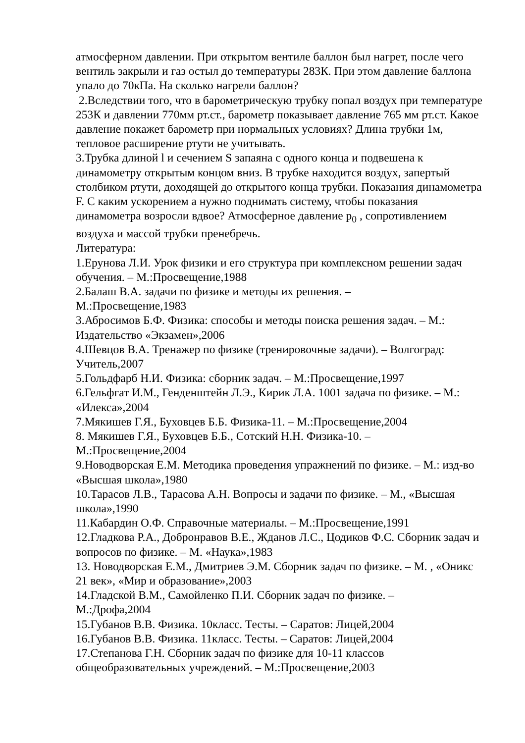атмосферном давлении. При открытом вентиле баллон был нагрет, после чего вентиль закрыли и газ остыл до температуры 283К. При этом давление баллона упало до 70кПа. На сколько нагрели баллон?
2.Вследствии того, что в барометрическую трубку попал воздух при температуре 253К и давлении 770мм рт.ст., барометр показывает давление 765 мм рт.ст. Какое давление покажет барометр при нормальных условиях? Длина трубки 1м, тепловое расширение ртути не учитывать.
3.Трубка длиной l и сечением S запаяна с одного конца и подвешена к динамометру открытым концом вниз. В трубке находится воздух, запертый столбиком ртути, доходящей до открытого конца трубки. Показания динамометра F. С каким ускорением а нужно поднимать систему, чтобы показания динамометра возросли вдвое? Атмосферное давление p<sub>0</sub> , сопротивлением воздуха и массой трубки пренебречь.
Литература:
1.Ерунова Л.И. Урок физики и его структура при комплексном решении задач обучения. – М.:Просвещение,1988
2.Балаш В.А. задачи по физике и методы их решения. –
М.:Просвещение,1983
3.Абросимов Б.Ф. Физика: способы и методы поиска решения задач. – М.: Издательство «Экзамен»,2006
4.Шевцов В.А. Тренажер по физике (тренировочные задачи). – Волгоград: Учитель,2007
5.Гольдфарб Н.И. Физика: сборник задач. – М.:Просвещение,1997
6.Гельфгат И.М., Генденштейн Л.Э., Кирик Л.А. 1001 задача по физике. – М.: «Илекса»,2004
7.Мякишев Г.Я., Буховцев Б.Б. Физика-11. – М.:Просвещение,2004
8. Мякишев Г.Я., Буховцев Б.Б., Сотский Н.Н. Физика-10. –
М.:Просвещение,2004
9.Новодворская Е.М. Методика проведения упражнений по физике. – М.: изд-во «Высшая школа»,1980
10.Тарасов Л.В., Тарасова А.Н. Вопросы и задачи по физике. – М., «Высшая школа»,1990
11.Кабардин О.Ф. Справочные материалы. – М.:Просвещение,1991
12.Гладкова Р.А., Добронравов В.Е., Жданов Л.С., Цодиков Ф.С. Сборник задач и вопросов по физике. – М. «Наука»,1983
13. Новодворская Е.М., Дмитриев Э.М. Сборник задач по физике. – М. , «Оникс 21 век», «Мир и образование»,2003
14.Гладской В.М., Самойленко П.И. Сборник задач по физике. –
М.:Дрофа,2004
15.Губанов В.В. Физика. 10класс. Тесты. – Саратов: Лицей,2004
16.Губанов В.В. Физика. 11класс. Тесты. – Саратов: Лицей,2004
17.Степанова Г.Н. Сборник задач по физике для 10-11 классов общеобразовательных учреждений. – М.:Просвещение,2003